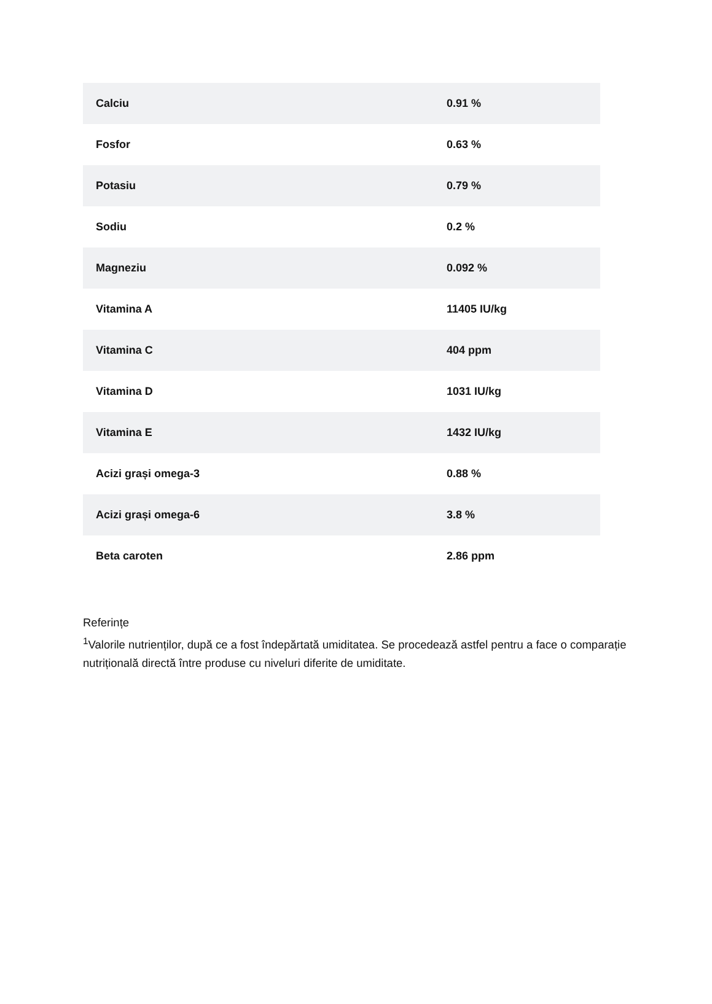| Calciu | 0.91 % |
| Fosfor | 0.63 % |
| Potasiu | 0.79 % |
| Sodiu | 0.2 % |
| Magneziu | 0.092 % |
| Vitamina A | 11405 IU/kg |
| Vitamina C | 404 ppm |
| Vitamina D | 1031 IU/kg |
| Vitamina E | 1432 IU/kg |
| Acizi grași omega-3 | 0.88 % |
| Acizi grași omega-6 | 3.8 % |
| Beta caroten | 2.86 ppm |
Referințe
<sup>1</sup> Valorile nutrienților, după ce a fost îndepărtată umiditatea. Se procedează astfel pentru a face o comparație nutrițională directă între produse cu niveluri diferite de umiditate.